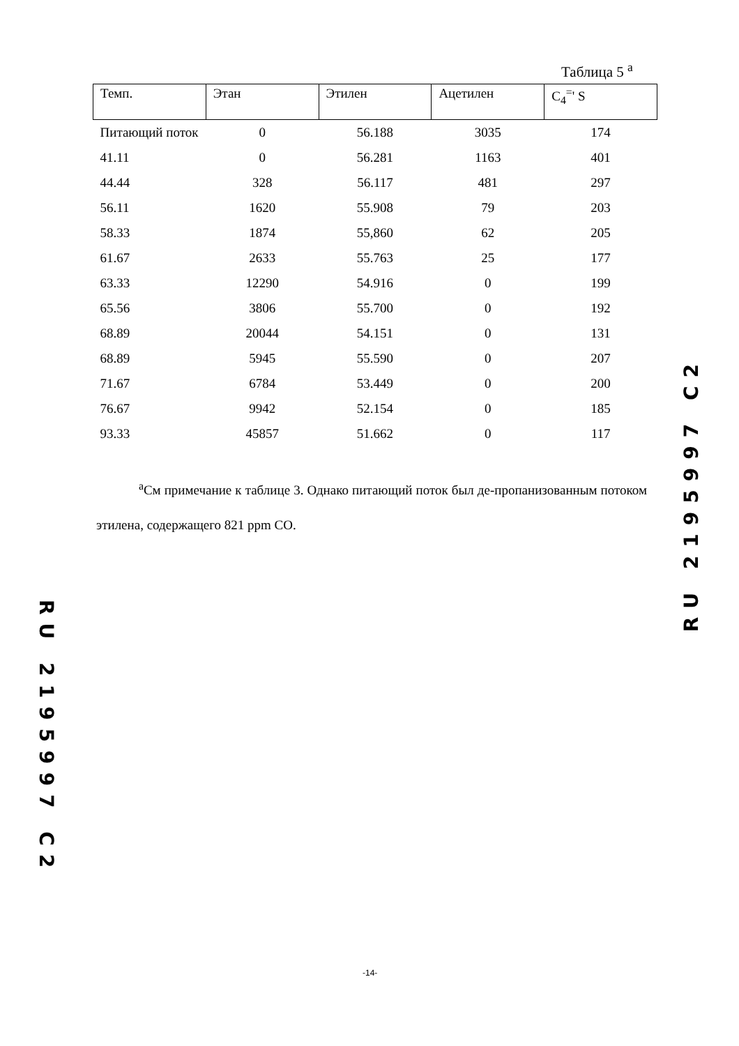Таблица 5 <sup>a</sup>
| Темп. | Этан | Этилен | Ацетилен | C<sub>4</sub><sup>=</sup>' S |
| --- | --- | --- | --- | --- |
| Питающий поток | 0 | 56.188 | 3035 | 174 |
| 41.11 | 0 | 56.281 | 1163 | 401 |
| 44.44 | 328 | 56.117 | 481 | 297 |
| 56.11 | 1620 | 55.908 | 79 | 203 |
| 58.33 | 1874 | 55,860 | 62 | 205 |
| 61.67 | 2633 | 55.763 | 25 | 177 |
| 63.33 | 12290 | 54.916 | 0 | 199 |
| 65.56 | 3806 | 55.700 | 0 | 192 |
| 68.89 | 20044 | 54.151 | 0 | 131 |
| 68.89 | 5945 | 55.590 | 0 | 207 |
| 71.67 | 6784 | 53.449 | 0 | 200 |
| 76.67 | 9942 | 52.154 | 0 | 185 |
| 93.33 | 45857 | 51.662 | 0 | 117 |
<sup>a</sup> См примечание к таблице 3. Однако питающий поток был де-пропанизованным потоком этилена, содержащего 821 ppm CO.
RU 2195997 C2
RU 2195997 C2
-14-